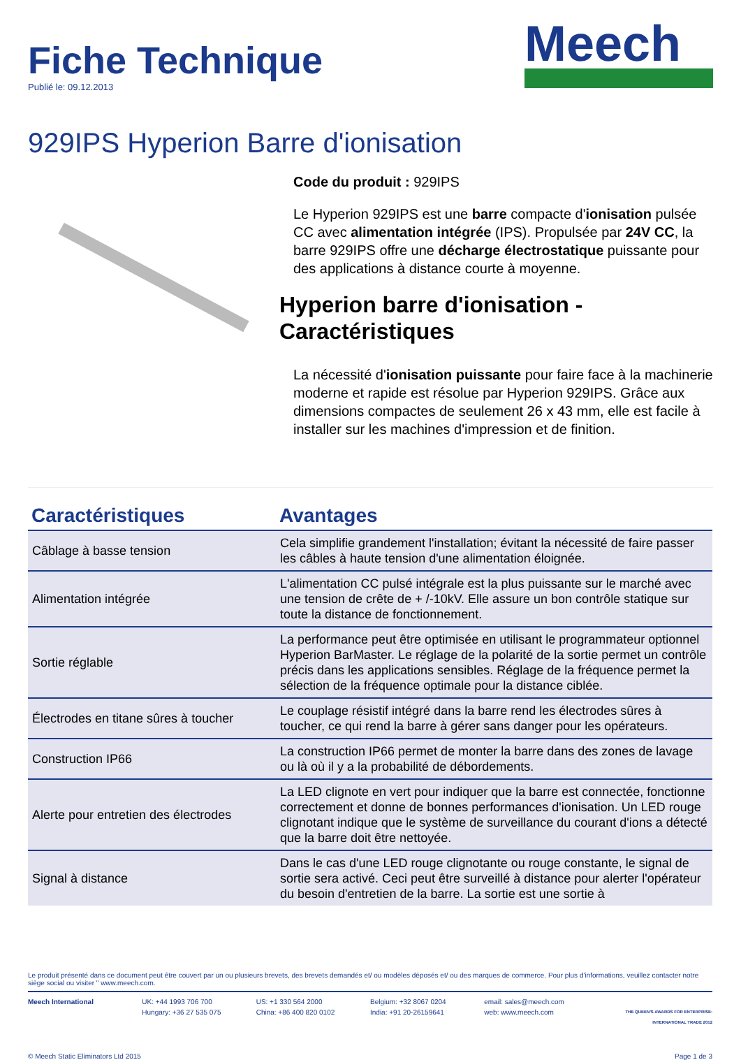Fiche Technique
Publié le: 09.12.2013
Meech
929IPS Hyperion Barre d'ionisation
Code du produit : 929IPS
Le Hyperion 929IPS est une barre compacte d'ionisation pulsée CC avec alimentation intégrée (IPS). Propulsée par 24V CC, la barre 929IPS offre une décharge électrostatique puissante pour des applications à distance courte à moyenne.
Hyperion barre d'ionisation - Caractéristiques
La nécessité d'ionisation puissante pour faire face à la machinerie moderne et rapide est résolue par Hyperion 929IPS. Grâce aux dimensions compactes de seulement 26 x 43 mm, elle est facile à installer sur les machines d'impression et de finition.
| Caractéristiques | Avantages |
| --- | --- |
| Câblage à basse tension | Cela simplifie grandement l'installation; évitant la nécessité de faire passer les câbles à haute tension d'une alimentation éloignée. |
| Alimentation intégrée | L'alimentation CC pulsé intégrale est la plus puissante sur le marché avec une tension de crête de + /-10kV. Elle assure un bon contrôle statique sur toute la distance de fonctionnement. |
| Sortie réglable | La performance peut être optimisée en utilisant le programmateur optionnel Hyperion BarMaster. Le réglage de la polarité de la sortie permet un contrôle précis dans les applications sensibles. Réglage de la fréquence permet la sélection de la fréquence optimale pour la distance ciblée. |
| Électrodes en titane sûres à toucher | Le couplage résistif intégré dans la barre rend les électrodes sûres à toucher, ce qui rend la barre à gérer sans danger pour les opérateurs. |
| Construction IP66 | La construction IP66 permet de monter la barre dans des zones de lavage ou là où il y a la probabilité de débordements. |
| Alerte pour entretien des électrodes | La LED clignote en vert pour indiquer que la barre est connectée, fonctionne correctement et donne de bonnes performances d'ionisation. Un LED rouge clignotant indique que le système de surveillance du courant d'ions a détecté que la barre doit être nettoyée. |
| Signal à distance | Dans le cas d'une LED rouge clignotante ou rouge constante, le signal de sortie sera activé. Ceci peut être surveillé à distance pour alerter l'opérateur du besoin d'entretien de la barre. La sortie est une sortie à |
Le produit présenté dans ce document peut être couvert par un ou plusieurs brevets, des brevets demandés et/ ou modèles déposés et/ ou des marques de commerce. Pour plus d'informations, veuillez contacter notre siège social ou visiter " www.meech.com.
Meech International UK: +44 1993 706 700
Hungary: +36 27 535 075
US: +1 330 564 2000
China: +86 400 820 0102
Belgium: +32 8067 0204
India: +91 20-26159641
email: sales@meech.com
web: www.meech.com
THE QUEEN'S AWARDS FOR ENTERPRISE: INTERNATIONAL TRADE 2012
© Meech Static Eliminators Ltd 2015 Page 1 de 3